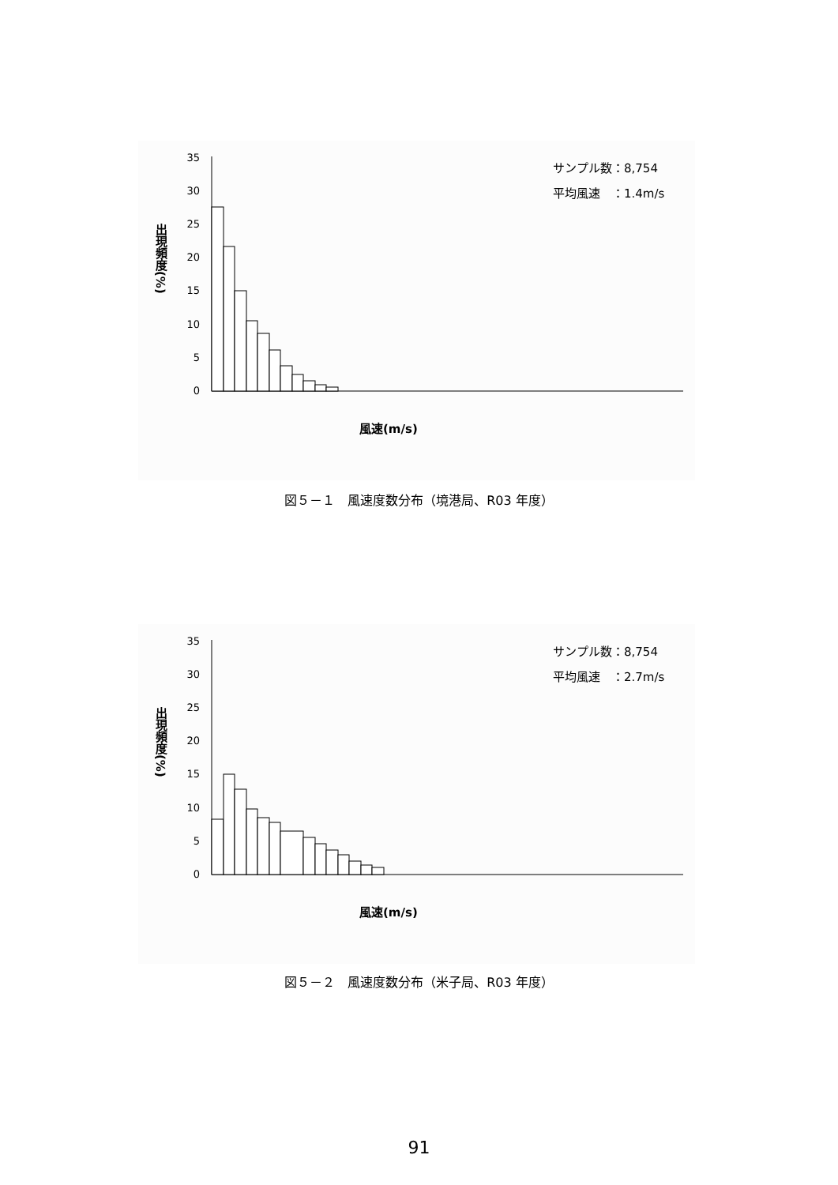サンプル数：8,754
平均風速　：1.4m/s
出現頻度(%)
35
30
25
20
15
10
5
0
風速(m/s)
図５－１　風速度数分布（境港局、R03 年度）
サンプル数：8,754
平均風速　：2.7m/s
出現頻度(%)
35
30
25
20
15
10
5
0
風速(m/s)
図５－２　風速度数分布（米子局、R03 年度）
91